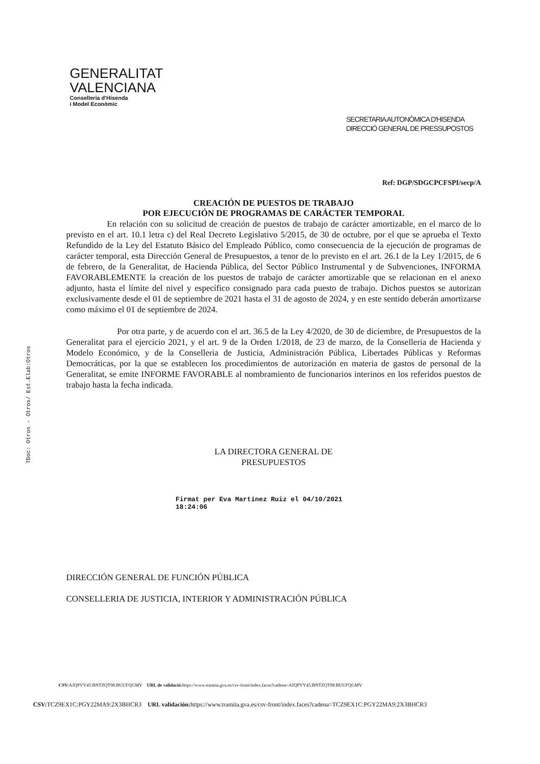GENERALITAT
VALENCIANA
Conselleria d'Hisenda
i Model Econòmic
SECRETARIA AUTONÒMICA D'HISENDA
DIRECCIÓ GENERAL DE PRESSUPOSTOS
TDoc: Otros - Otros/ Est.Elab:Otros
Ref: DGP/SDGCPCFSPI/secp/A
CREACIÓN DE PUESTOS DE TRABAJO
POR EJECUCIÓN DE PROGRAMAS DE CARÁCTER TEMPORAL
En relación con su solicitud de creación de puestos de trabajo de carácter amortizable, en el marco de lo previsto en el art. 10.1 letra c) del Real Decreto Legislativo 5/2015, de 30 de octubre, por el que se aprueba el Texto Refundido de la Ley del Estatuto Básico del Empleado Público, como consecuencia de la ejecución de programas de carácter temporal, esta Dirección General de Presupuestos, a tenor de lo previsto en el art. 26.1 de la Ley 1/2015, de 6 de febrero, de la Generalitat, de Hacienda Pública, del Sector Público Instrumental y de Subvenciones, INFORMA FAVORABLEMENTE la creación de los puestos de trabajo de carácter amortizable que se relacionan en el anexo adjunto, hasta el límite del nivel y específico consignado para cada puesto de trabajo. Dichos puestos se autorizan exclusivamente desde el 01 de septiembre de 2021 hasta el 31 de agosto de 2024, y en este sentido deberán amortizarse como máximo el 01 de septiembre de 2024.
Por otra parte, y de acuerdo con el art. 36.5 de la Ley 4/2020, de 30 de diciembre, de Presupuestos de la Generalitat para el ejercicio 2021, y el art. 9 de la Orden 1/2018, de 23 de marzo, de la Conselleria de Hacienda y Modelo Económico, y de la Conselleria de Justicia, Administración Pública, Libertades Públicas y Reformas Democráticas, por la que se establecen los procedimientos de autorización en materia de gastos de personal de la Generalitat, se emite INFORME FAVORABLE al nombramiento de funcionarios interinos en los referidos puestos de trabajo hasta la fecha indicada.
LA DIRECTORA GENERAL DE
PRESUPUESTOS
Firmat per Eva Martínez Ruiz el 04/10/2021
18:24:06
DIRECCIÓN GENERAL DE FUNCIÓN PÚBLICA
CONSELLERIA DE JUSTICIA, INTERIOR Y ADMINISTRACIÓN PÚBLICA
CSV: AJQPVY45:BNTZQT98:BUUFQGMV URL de validació: https://www.tramita.gva.es/csv-front/index.faces?cadena=AJQPVY45:BNTZQT98:BUUFQGMV
CSV: TCZ9EX1C:PGY22MA9:2X3BHCR3 URL validación: https://www.tramita.gva.es/csv-front/index.faces?cadena=TCZ9EX1C:PGY22MA9:2X3BHCR3